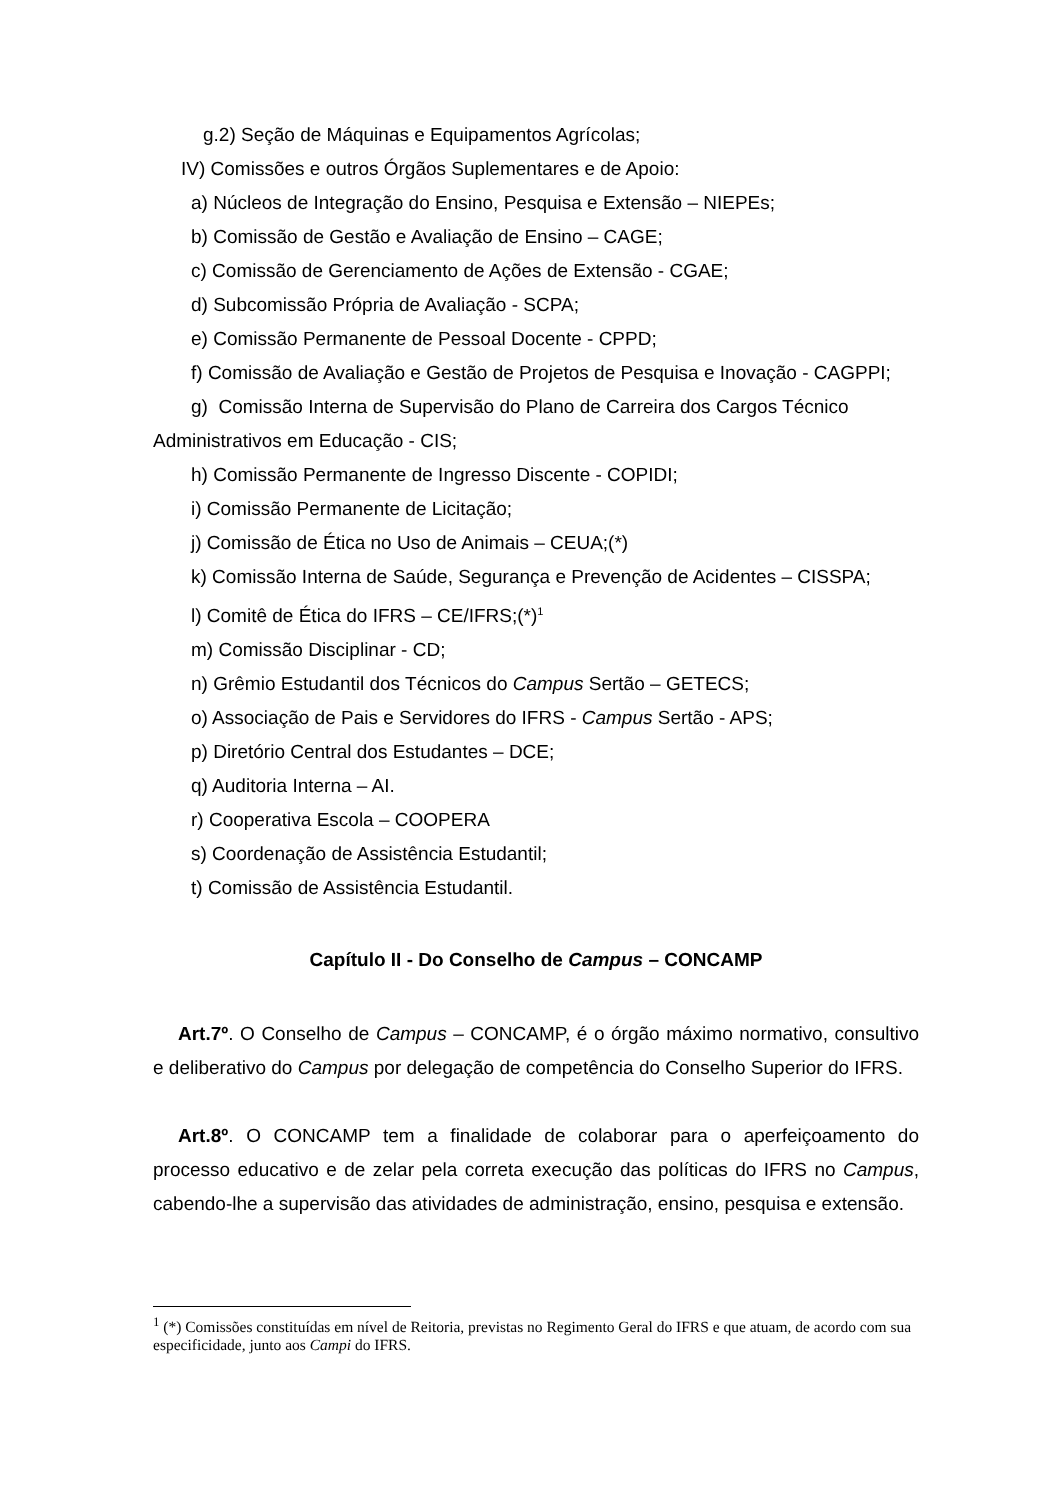g.2) Seção de Máquinas e Equipamentos Agrícolas;
IV) Comissões e outros Órgãos Suplementares e de Apoio:
a) Núcleos de Integração do Ensino, Pesquisa e Extensão – NIEPEs;
b) Comissão de Gestão e Avaliação de Ensino – CAGE;
c) Comissão de Gerenciamento de Ações de Extensão - CGAE;
d) Subcomissão Própria de Avaliação - SCPA;
e) Comissão Permanente de Pessoal Docente - CPPD;
f) Comissão de Avaliação e Gestão de Projetos de Pesquisa e Inovação - CAGPPI;
g) Comissão Interna de Supervisão do Plano de Carreira dos Cargos Técnico
Administrativos em Educação - CIS;
h) Comissão Permanente de Ingresso Discente - COPIDI;
i) Comissão Permanente de Licitação;
j) Comissão de Ética no Uso de Animais – CEUA;(*)
k) Comissão Interna de Saúde, Segurança e Prevenção de Acidentes – CISSPA;
l) Comitê de Ética do IFRS – CE/IFRS;(*)<sup>1</sup>
m) Comissão Disciplinar - CD;
n) Grêmio Estudantil dos Técnicos do Campus Sertão – GETECS;
o) Associação de Pais e Servidores do IFRS - Campus Sertão - APS;
p) Diretório Central dos Estudantes – DCE;
q) Auditoria Interna – AI.
r) Cooperativa Escola – COOPERA
s) Coordenação de Assistência Estudantil;
t) Comissão de Assistência Estudantil.
Capítulo II - Do Conselho de Campus – CONCAMP
Art.7º. O Conselho de Campus – CONCAMP, é o órgão máximo normativo, consultivo e deliberativo do Campus por delegação de competência do Conselho Superior do IFRS.
Art.8º. O CONCAMP tem a finalidade de colaborar para o aperfeiçoamento do processo educativo e de zelar pela correta execução das políticas do IFRS no Campus, cabendo-lhe a supervisão das atividades de administração, ensino, pesquisa e extensão.
<sup>1</sup> (*) Comissões constituídas em nível de Reitoria, previstas no Regimento Geral do IFRS e que atuam, de acordo com sua especificidade, junto aos Campi do IFRS.